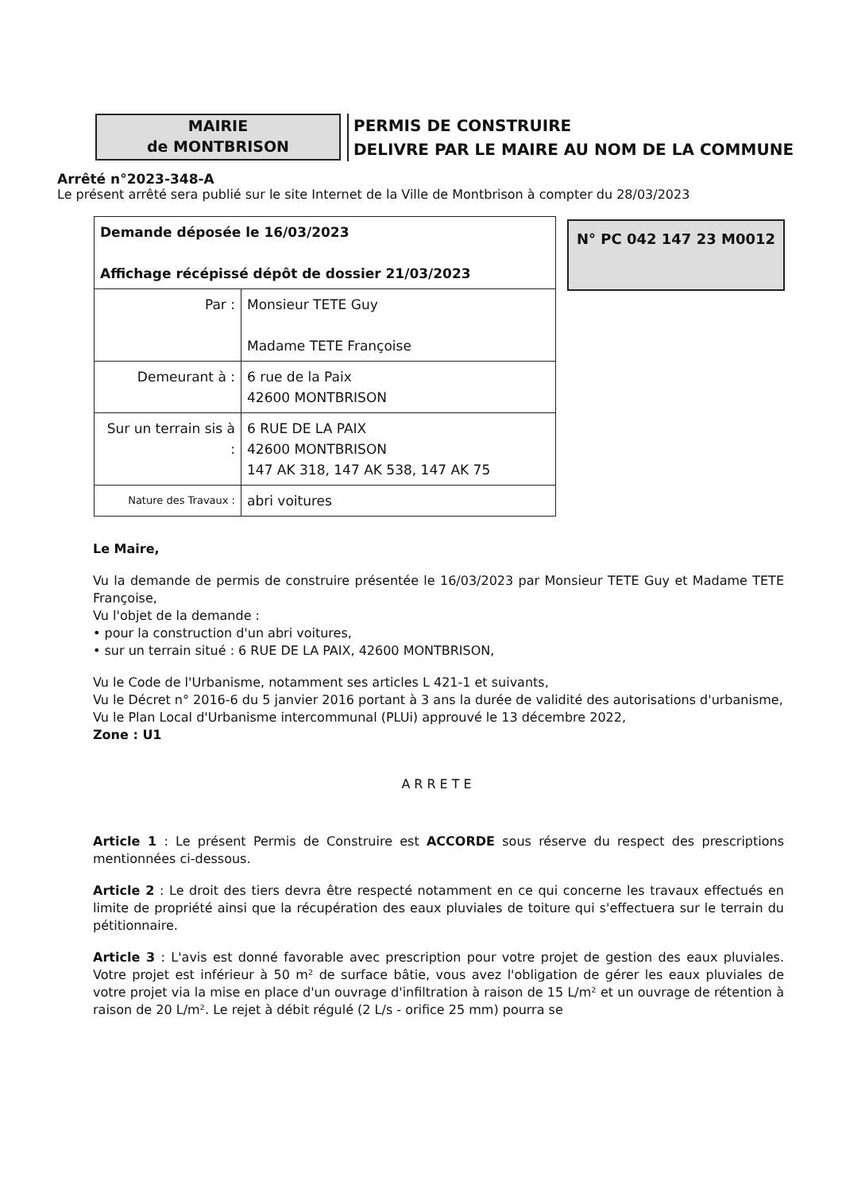MAIRIE
de MONTBRISON
PERMIS DE CONSTRUIRE
DELIVRE PAR LE MAIRE AU NOM DE LA COMMUNE
Arrêté n°2023-348-A
Le présent arrêté sera publié sur le site Internet de la Ville de Montbrison à compter du 28/03/2023
| Demande déposée le 16/03/2023 Affichage récépissé dépôt de dossier 21/03/2023 | |
| Par : | Monsieur TETE Guy Madame TETE Françoise |
| Demeurant à : | 6 rue de la Paix 42600 MONTBRISON |
| Sur un terrain sis à : | 6 RUE DE LA PAIX 42600 MONTBRISON 147 AK 318, 147 AK 538, 147 AK 75 |
| Nature des Travaux : | abri voitures |
N° PC 042 147 23 M0012
Le Maire,
Vu la demande de permis de construire présentée le 16/03/2023 par Monsieur TETE Guy et Madame TETE Françoise,
Vu l'objet de la demande :
• pour la construction d'un abri voitures,
• sur un terrain situé : 6 RUE DE LA PAIX, 42600 MONTBRISON,
Vu le Code de l'Urbanisme, notamment ses articles L 421-1 et suivants,
Vu le Décret n° 2016-6 du 5 janvier 2016 portant à 3 ans la durée de validité des autorisations d'urbanisme,
Vu le Plan Local d'Urbanisme intercommunal (PLUi) approuvé le 13 décembre 2022,
Zone : U1
ARRETE
Article 1 : Le présent Permis de Construire est ACCORDE sous réserve du respect des prescriptions mentionnées ci-dessous.
Article 2 : Le droit des tiers devra être respecté notamment en ce qui concerne les travaux effectués en limite de propriété ainsi que la récupération des eaux pluviales de toiture qui s'effectuera sur le terrain du pétitionnaire.
Article 3 : L'avis est donné favorable avec prescription pour votre projet de gestion des eaux pluviales. Votre projet est inférieur à 50 m² de surface bâtie, vous avez l'obligation de gérer les eaux pluviales de votre projet via la mise en place d'un ouvrage d'infiltration à raison de 15 L/m² et un ouvrage de rétention à raison de 20 L/m². Le rejet à débit régulé (2 L/s - orifice 25 mm) pourra se